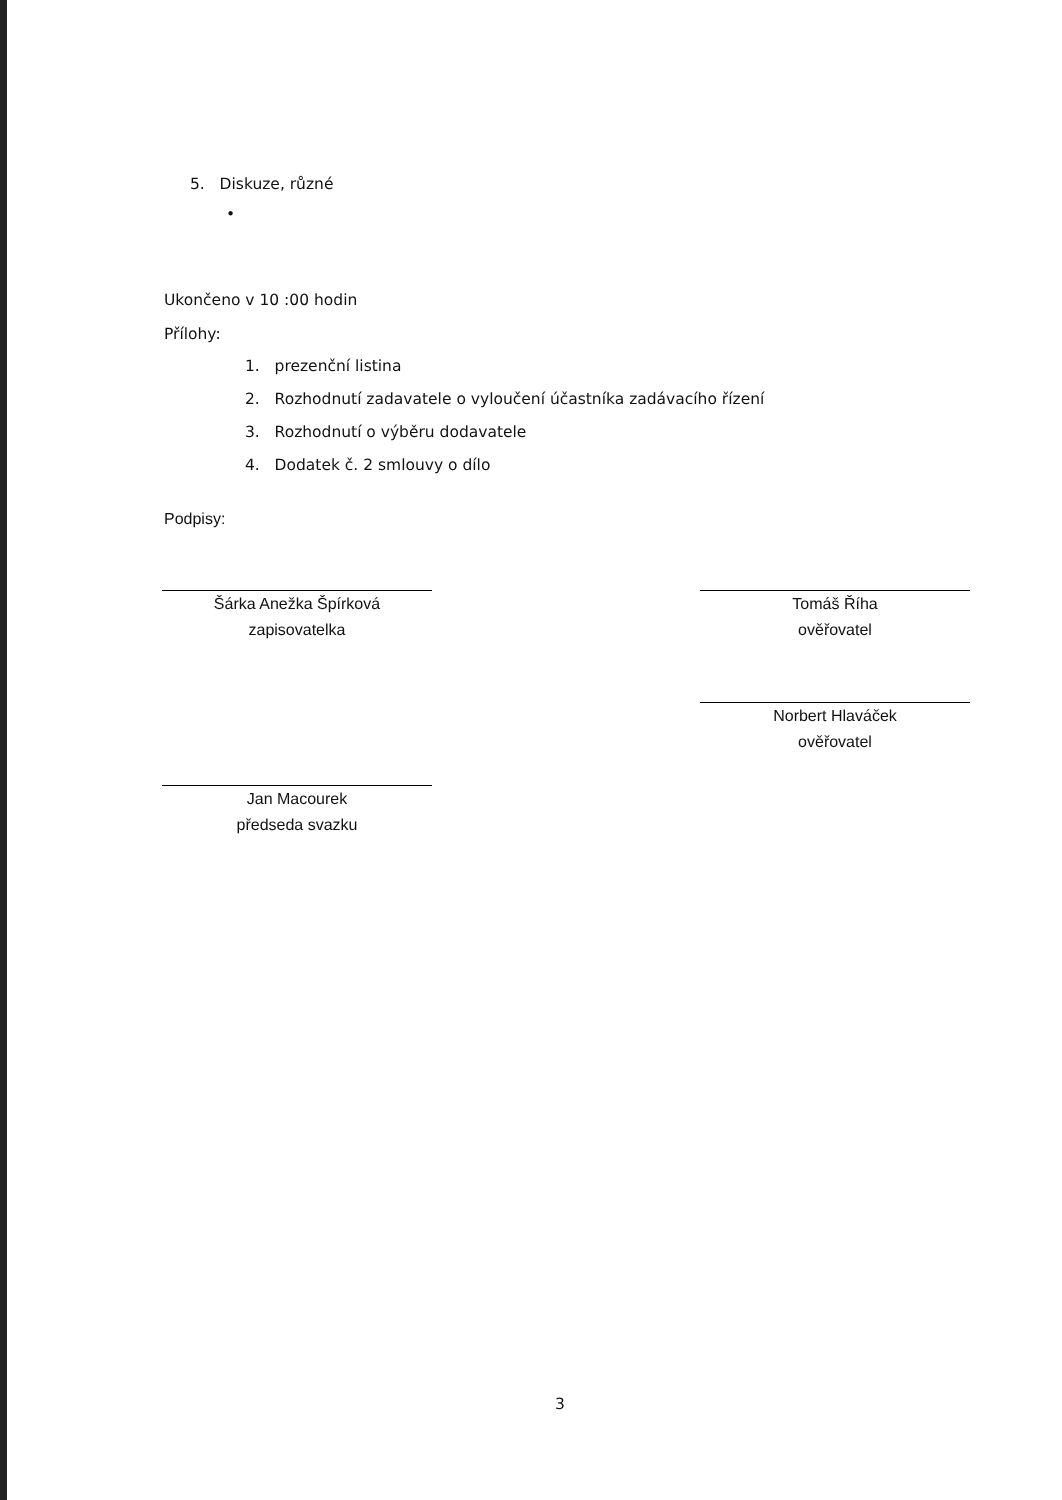5. Diskuze, různé
•
Ukončeno v 10 :00 hodin
Přílohy:
1. prezenční listina
2. Rozhodnutí zadavatele o vyloučení účastníka zadávacího řízení
3. Rozhodnutí o výběru dodavatele
4. Dodatek č. 2 smlouvy o dílo
Podpisy:
Šárka Anežka Špírková
zapisovatelka
Tomáš Říha
ověřovatel
Norbert Hlaváček
ověřovatel
Jan Macourek
předseda svazku
3